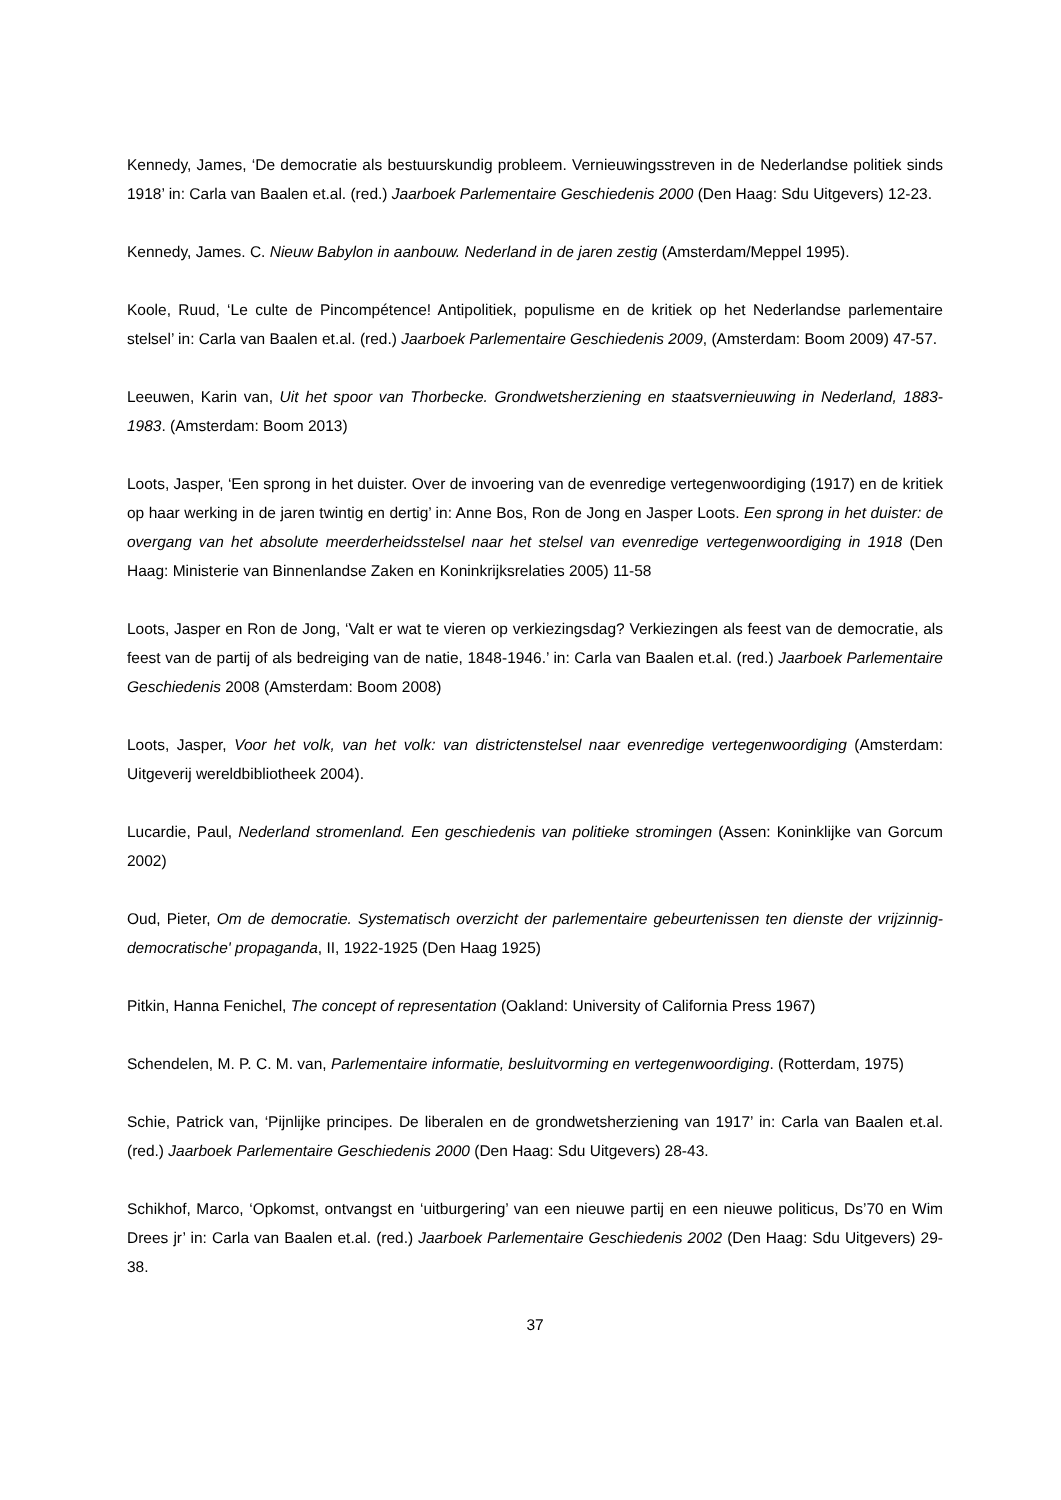Kennedy, James, ‘De democratie als bestuurskundig probleem. Vernieuwingsstreven in de Nederlandse politiek sinds 1918’ in: Carla van Baalen et.al. (red.) Jaarboek Parlementaire Geschiedenis 2000 (Den Haag: Sdu Uitgevers) 12-23.
Kennedy, James. C. Nieuw Babylon in aanbouw. Nederland in de jaren zestig (Amsterdam/Meppel 1995).
Koole, Ruud, ‘Le culte de Pincompétence! Antipolitiek, populisme en de kritiek op het Nederlandse parlementaire stelsel’ in: Carla van Baalen et.al. (red.) Jaarboek Parlementaire Geschiedenis 2009, (Amsterdam: Boom 2009) 47-57.
Leeuwen, Karin van, Uit het spoor van Thorbecke. Grondwetsherziening en staatsvernieuwing in Nederland, 1883-1983. (Amsterdam: Boom 2013)
Loots, Jasper, ‘Een sprong in het duister. Over de invoering van de evenredige vertegenwoordiging (1917) en de kritiek op haar werking in de jaren twintig en dertig’ in: Anne Bos, Ron de Jong en Jasper Loots. Een sprong in het duister: de overgang van het absolute meerderheidsstelsel naar het stelsel van evenredige vertegenwoordiging in 1918 (Den Haag: Ministerie van Binnenlandse Zaken en Koninkrijksrelaties 2005) 11-58
Loots, Jasper en Ron de Jong, ‘Valt er wat te vieren op verkiezingsdag? Verkiezingen als feest van de democratie, als feest van de partij of als bedreiging van de natie, 1848-1946.’ in: Carla van Baalen et.al. (red.) Jaarboek Parlementaire Geschiedenis 2008 (Amsterdam: Boom 2008)
Loots, Jasper, Voor het volk, van het volk: van districtenstelsel naar evenredige vertegenwoordiging (Amsterdam: Uitgeverij wereldbibliotheek 2004).
Lucardie, Paul, Nederland stromenland. Een geschiedenis van politieke stromingen (Assen: Koninklijke van Gorcum 2002)
Oud, Pieter, Om de democratie. Systematisch overzicht der parlementaire gebeurtenissen ten dienste der vrijzinnig-democratische' propaganda, II, 1922-1925 (Den Haag 1925)
Pitkin, Hanna Fenichel, The concept of representation (Oakland: University of California Press 1967)
Schendelen, M. P. C. M. van, Parlementaire informatie, besluitvorming en vertegenwoordiging. (Rotterdam, 1975)
Schie, Patrick van, ‘Pijnlijke principes. De liberalen en de grondwetsherziening van 1917’ in: Carla van Baalen et.al. (red.) Jaarboek Parlementaire Geschiedenis 2000 (Den Haag: Sdu Uitgevers) 28-43.
Schikhof, Marco, ‘Opkomst, ontvangst en ‘uitburgering’ van een nieuwe partij en een nieuwe politicus, Ds’70 en Wim Drees jr’ in: Carla van Baalen et.al. (red.) Jaarboek Parlementaire Geschiedenis 2002 (Den Haag: Sdu Uitgevers) 29-38.
37